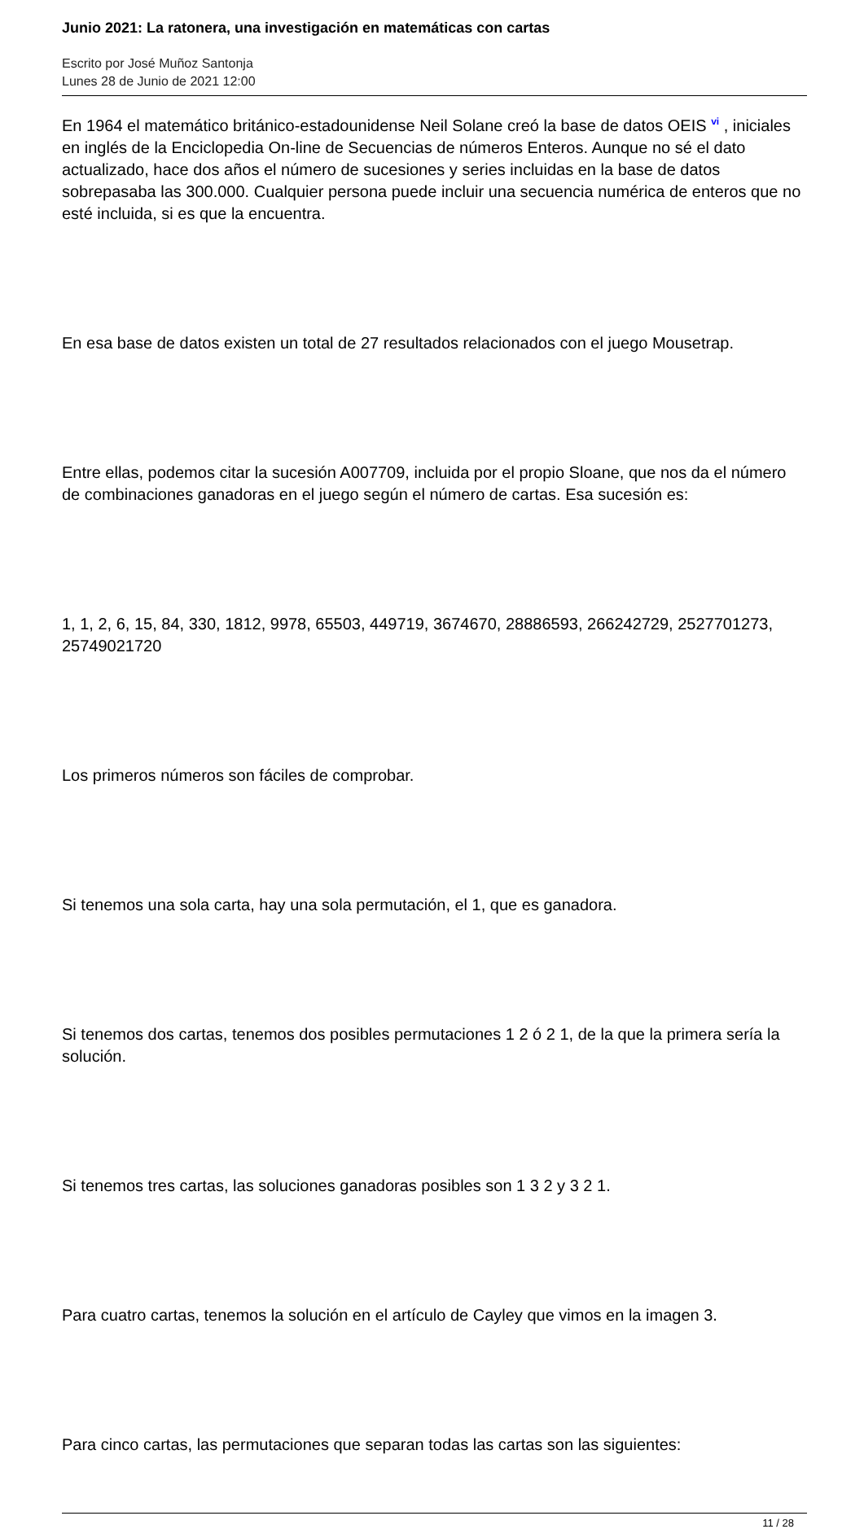Junio 2021: La ratonera, una investigación en matemáticas con cartas
Escrito por José Muñoz Santonja
Lunes 28 de Junio de 2021 12:00
En 1964 el matemático británico-estadounidense Neil Solane creó la base de datos OEIS <sup>vi</sup> , iniciales en inglés de la Enciclopedia On-line de Secuencias de números Enteros. Aunque no sé el dato actualizado, hace dos años el número de sucesiones y series incluidas en la base de datos sobrepasaba las 300.000. Cualquier persona puede incluir una secuencia numérica de enteros que no esté incluida, si es que la encuentra.
En esa base de datos existen un total de 27 resultados relacionados con el juego Mousetrap.
Entre ellas, podemos citar la sucesión A007709, incluida por el propio Sloane, que nos da el número de combinaciones ganadoras en el juego según el número de cartas. Esa sucesión es:
1, 1, 2, 6, 15, 84, 330, 1812, 9978, 65503, 449719, 3674670, 28886593, 266242729, 2527701273, 25749021720
Los primeros números son fáciles de comprobar.
Si tenemos una sola carta, hay una sola permutación, el 1, que es ganadora.
Si tenemos dos cartas, tenemos dos posibles permutaciones 1 2 ó 2 1, de la que la primera sería la solución.
Si tenemos tres cartas, las soluciones ganadoras posibles son 1 3 2 y 3 2 1.
Para cuatro cartas, tenemos la solución en el artículo de Cayley que vimos en la imagen 3.
Para cinco cartas, las permutaciones que separan todas las cartas son las siguientes:
11 / 28